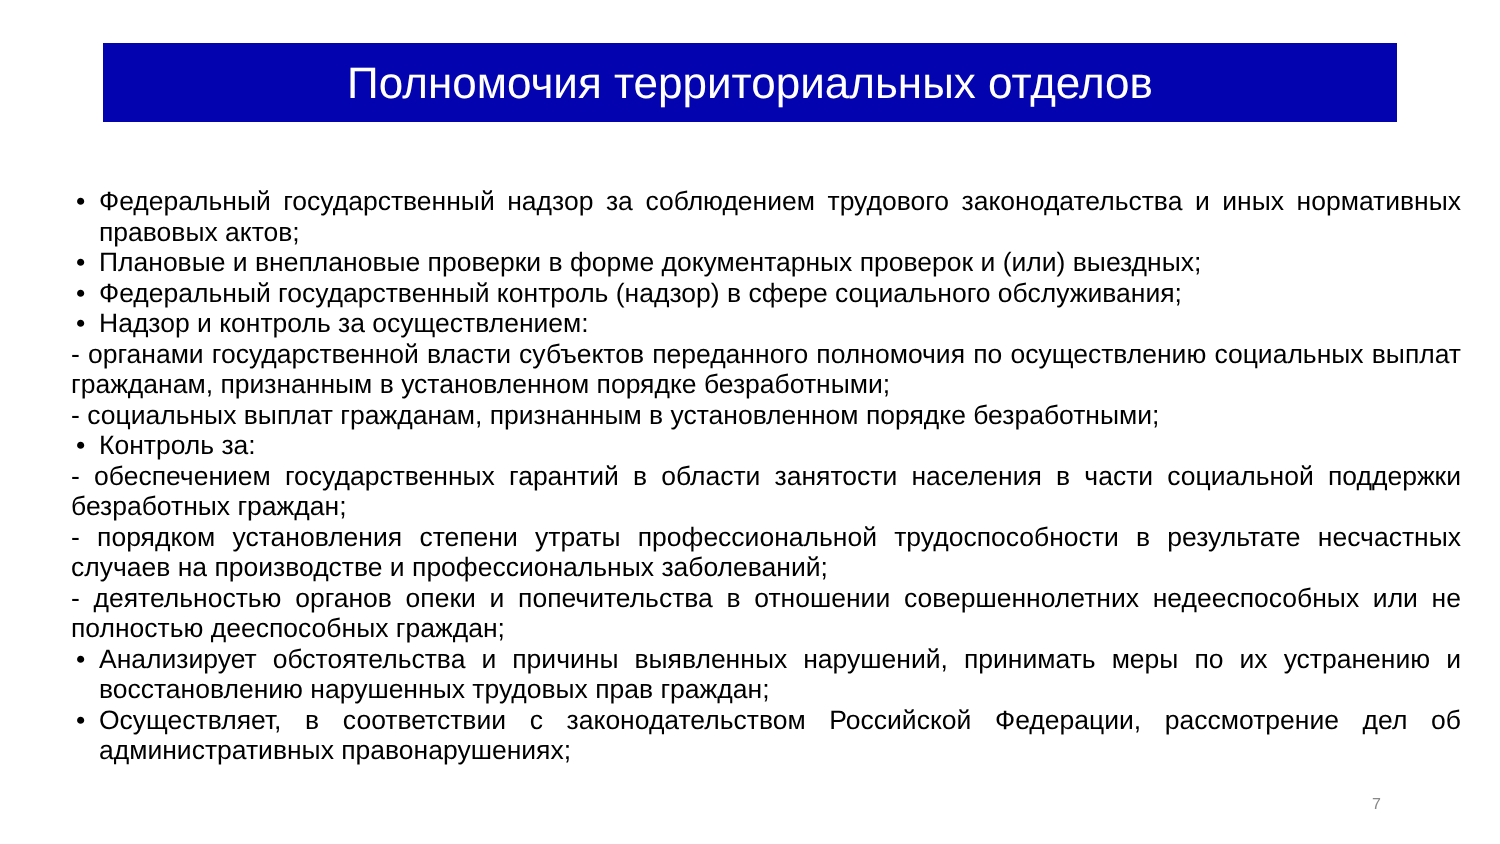Полномочия территориальных отделов
• Федеральный государственный надзор за соблюдением трудового законодательства и иных нормативных правовых актов;
• Плановые и внеплановые проверки в форме документарных проверок и (или) выездных;
• Федеральный государственный контроль (надзор) в сфере социального обслуживания;
• Надзор и контроль за осуществлением:
- органами государственной власти субъектов переданного полномочия по осуществлению социальных выплат гражданам, признанным в установленном порядке безработными;
- социальных выплат гражданам, признанным в установленном порядке безработными;
• Контроль за:
- обеспечением государственных гарантий в области занятости населения в части социальной поддержки безработных граждан;
- порядком установления степени утраты профессиональной трудоспособности в результате несчастных случаев на производстве и профессиональных заболеваний;
- деятельностью органов опеки и попечительства в отношении совершеннолетних недееспособных или не полностью дееспособных граждан;
• Анализирует обстоятельства и причины выявленных нарушений, принимать меры по их устранению и восстановлению нарушенных трудовых прав граждан;
• Осуществляет, в соответствии с законодательством Российской Федерации, рассмотрение дел об административных правонарушениях;
7